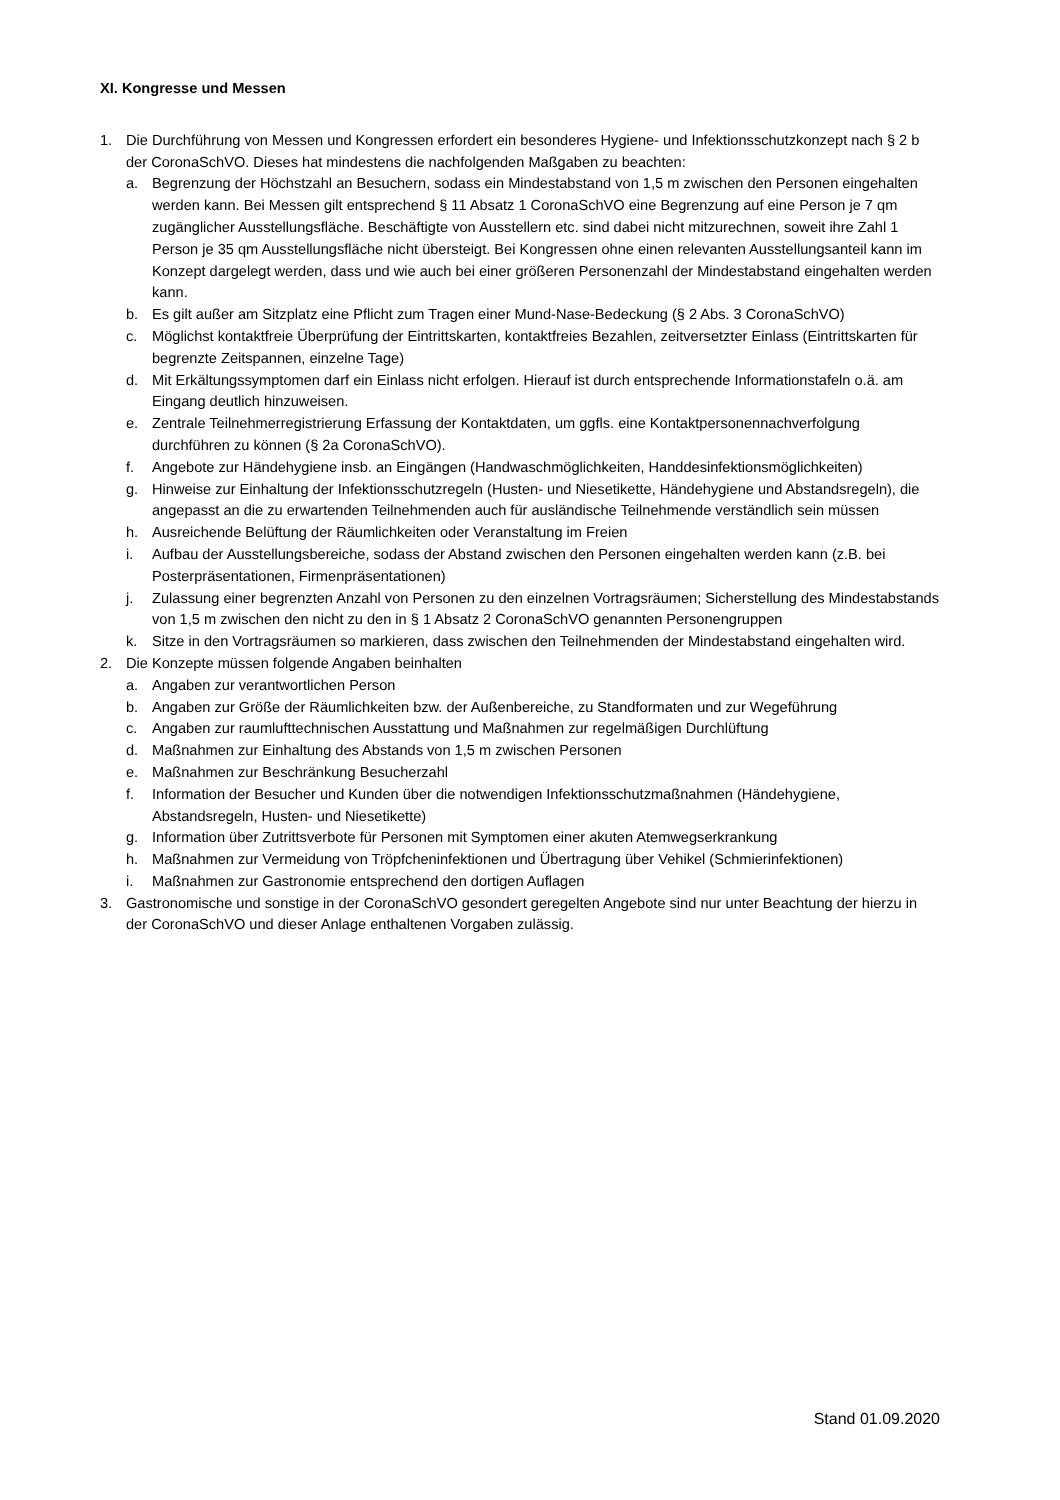XI. Kongresse und Messen
1. Die Durchführung von Messen und Kongressen erfordert ein besonderes Hygiene- und Infektionsschutzkonzept nach § 2 b der CoronaSchVO. Dieses hat mindestens die nachfolgenden Maßgaben zu beachten:
a. Begrenzung der Höchstzahl an Besuchern, sodass ein Mindestabstand von 1,5 m zwischen den Personen eingehalten werden kann. Bei Messen gilt entsprechend § 11 Absatz 1 CoronaSchVO eine Begrenzung auf eine Person je 7 qm zugänglicher Ausstellungsfläche. Beschäftigte von Ausstellern etc. sind dabei nicht mitzurechnen, soweit ihre Zahl 1 Person je 35 qm Ausstellungsfläche nicht übersteigt. Bei Kongressen ohne einen relevanten Ausstellungsanteil kann im Konzept dargelegt werden, dass und wie auch bei einer größeren Personenzahl der Mindestabstand eingehalten werden kann.
b. Es gilt außer am Sitzplatz eine Pflicht zum Tragen einer Mund-Nase-Bedeckung (§ 2 Abs. 3 CoronaSchVO)
c. Möglichst kontaktfreie Überprüfung der Eintrittskarten, kontaktfreies Bezahlen, zeitversetzter Einlass (Eintrittskarten für begrenzte Zeitspannen, einzelne Tage)
d. Mit Erkältungssymptomen darf ein Einlass nicht erfolgen. Hierauf ist durch entsprechende Informationstafeln o.ä. am Eingang deutlich hinzuweisen.
e. Zentrale Teilnehmerregistrierung Erfassung der Kontaktdaten, um ggfls. eine Kontaktpersonennachverfolgung durchführen zu können (§ 2a CoronaSchVO).
f. Angebote zur Händehygiene insb. an Eingängen (Handwaschmöglichkeiten, Handdesinfektionsmöglichkeiten)
g. Hinweise zur Einhaltung der Infektionsschutzregeln (Husten- und Niesetikette, Händehygiene und Abstandsregeln), die angepasst an die zu erwartenden Teilnehmenden auch für ausländische Teilnehmende verständlich sein müssen
h. Ausreichende Belüftung der Räumlichkeiten oder Veranstaltung im Freien
i. Aufbau der Ausstellungsbereiche, sodass der Abstand zwischen den Personen eingehalten werden kann (z.B. bei Posterpräsentationen, Firmenpräsentationen)
j. Zulassung einer begrenzten Anzahl von Personen zu den einzelnen Vortragsräumen; Sicherstellung des Mindestabstands von 1,5 m zwischen den nicht zu den in § 1 Absatz 2 CoronaSchVO genannten Personengruppen
k. Sitze in den Vortragsräumen so markieren, dass zwischen den Teilnehmenden der Mindestabstand eingehalten wird.
2. Die Konzepte müssen folgende Angaben beinhalten
a. Angaben zur verantwortlichen Person
b. Angaben zur Größe der Räumlichkeiten bzw. der Außenbereiche, zu Standformaten und zur Wegeführung
c. Angaben zur raumlufttechnischen Ausstattung und Maßnahmen zur regelmäßigen Durchlüftung
d. Maßnahmen zur Einhaltung des Abstands von 1,5 m zwischen Personen
e. Maßnahmen zur Beschränkung Besucherzahl
f. Information der Besucher und Kunden über die notwendigen Infektionsschutzmaßnahmen (Händehygiene, Abstandsregeln, Husten- und Niesetikette)
g. Information über Zutrittsverbote für Personen mit Symptomen einer akuten Atemwegserkrankung
h. Maßnahmen zur Vermeidung von Tröpfcheninfektionen und Übertragung über Vehikel (Schmierinfektionen)
i. Maßnahmen zur Gastronomie entsprechend den dortigen Auflagen
3. Gastronomische und sonstige in der CoronaSchVO gesondert geregelten Angebote sind nur unter Beachtung der hierzu in der CoronaSchVO und dieser Anlage enthaltenen Vorgaben zulässig.
Stand 01.09.2020